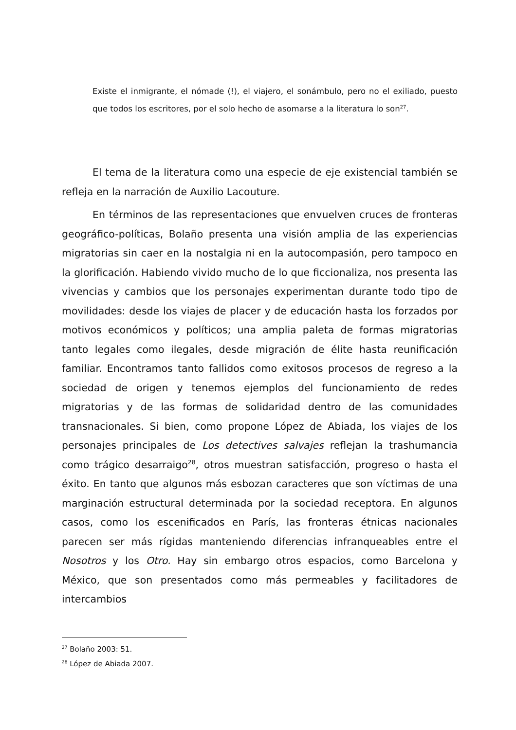Existe el inmigrante, el nómade (!), el viajero, el sonámbulo, pero no el exiliado, puesto que todos los escritores, por el solo hecho de asomarse a la literatura lo son<sup>27</sup>.
El tema de la literatura como una especie de eje existencial también se refleja en la narración de Auxilio Lacouture.
En términos de las representaciones que envuelven cruces de fronteras geográfico-políticas, Bolaño presenta una visión amplia de las experiencias migratorias sin caer en la nostalgia ni en la autocompasión, pero tampoco en la glorificación. Habiendo vivido mucho de lo que ficcionaliza, nos presenta las vivencias y cambios que los personajes experimentan durante todo tipo de movilidades: desde los viajes de placer y de educación hasta los forzados por motivos económicos y políticos; una amplia paleta de formas migratorias tanto legales como ilegales, desde migración de élite hasta reunificación familiar. Encontramos tanto fallidos como exitosos procesos de regreso a la sociedad de origen y tenemos ejemplos del funcionamiento de redes migratorias y de las formas de solidaridad dentro de las comunidades transnacionales. Si bien, como propone López de Abiada, los viajes de los personajes principales de Los detectives salvajes reflejan la trashumancia como trágico desarraigo<sup>28</sup>, otros muestran satisfacción, progreso o hasta el éxito. En tanto que algunos más esbozan caracteres que son víctimas de una marginación estructural determinada por la sociedad receptora. En algunos casos, como los escenificados en París, las fronteras étnicas nacionales parecen ser más rígidas manteniendo diferencias infranqueables entre el Nosotros y los Otro. Hay sin embargo otros espacios, como Barcelona y México, que son presentados como más permeables y facilitadores de intercambios
<sup>27</sup> Bolaño 2003: 51.
<sup>28</sup> López de Abiada 2007.